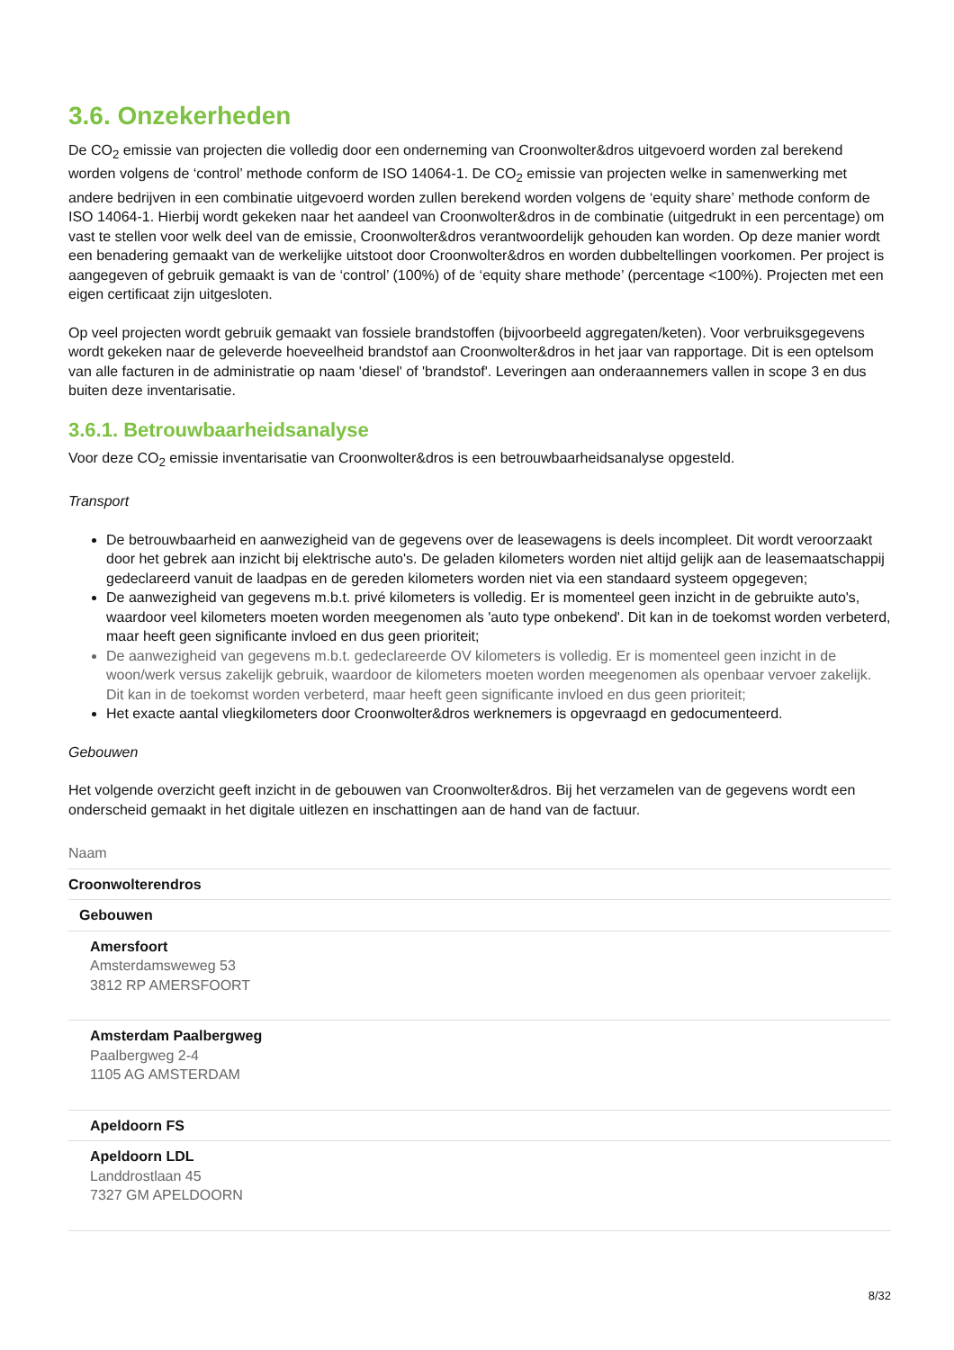3.6. Onzekerheden
De CO<sub>2</sub> emissie van projecten die volledig door een onderneming van Croonwolter&dros uitgevoerd worden zal berekend worden volgens de ‘control’ methode conform de ISO 14064-1. De CO<sub>2</sub> emissie van projecten welke in samenwerking met andere bedrijven in een combinatie uitgevoerd worden zullen berekend worden volgens de ‘equity share’ methode conform de ISO 14064-1. Hierbij wordt gekeken naar het aandeel van Croonwolter&dros in de combinatie (uitgedrukt in een percentage) om vast te stellen voor welk deel van de emissie, Croonwolter&dros verantwoordelijk gehouden kan worden. Op deze manier wordt een benadering gemaakt van de werkelijke uitstoot door Croonwolter&dros en worden dubbeltellingen voorkomen. Per project is aangegeven of gebruik gemaakt is van de ‘control’ (100%) of de ‘equity share methode’ (percentage <100%). Projecten met een eigen certificaat zijn uitgesloten.
Op veel projecten wordt gebruik gemaakt van fossiele brandstoffen (bijvoorbeeld aggregaten/keten). Voor verbruiksgegevens wordt gekeken naar de geleverde hoeveelheid brandstof aan Croonwolter&dros in het jaar van rapportage. Dit is een optelsom van alle facturen in de administratie op naam 'diesel' of 'brandstof'. Leveringen aan onderaannemers vallen in scope 3 en dus buiten deze inventarisatie.
3.6.1. Betrouwbaarheidsanalyse
Voor deze CO<sub>2</sub> emissie inventarisatie van Croonwolter&dros is een betrouwbaarheidsanalyse opgesteld.
Transport
De betrouwbaarheid en aanwezigheid van de gegevens over de leasewagens is deels incompleet. Dit wordt veroorzaakt door het gebrek aan inzicht bij elektrische auto's. De geladen kilometers worden niet altijd gelijk aan de leasemaatschappij gedeclareerd vanuit de laadpas en de gereden kilometers worden niet via een standaard systeem opgegeven;
De aanwezigheid van gegevens m.b.t. privé kilometers is volledig. Er is momenteel geen inzicht in de gebruikte auto's, waardoor veel kilometers moeten worden meegenomen als 'auto type onbekend'. Dit kan in de toekomst worden verbeterd, maar heeft geen significante invloed en dus geen prioriteit;
De aanwezigheid van gegevens m.b.t. gedeclareerde OV kilometers is volledig. Er is momenteel geen inzicht in de woon/werk versus zakelijk gebruik, waardoor de kilometers moeten worden meegenomen als openbaar vervoer zakelijk. Dit kan in de toekomst worden verbeterd, maar heeft geen significante invloed en dus geen prioriteit;
Het exacte aantal vliegkilometers door Croonwolter&dros werknemers is opgevraagd en gedocumenteerd.
Gebouwen
Het volgende overzicht geeft inzicht in de gebouwen van Croonwolter&dros. Bij het verzamelen van de gegevens wordt een onderscheid gemaakt in het digitale uitlezen en inschattingen aan de hand van de factuur.
| Naam |
| --- |
| Croonwolterendros |
| Gebouwen |
| Amersfoort Amsterdamsweweg 53 3812 RP AMERSFOORT |
| Amsterdam Paalbergweg Paalbergweg 2-4 1105 AG AMSTERDAM |
| Apeldoorn FS |
| Apeldoorn LDL Landdrostlaan 45 7327 GM APELDOORN |
8/32